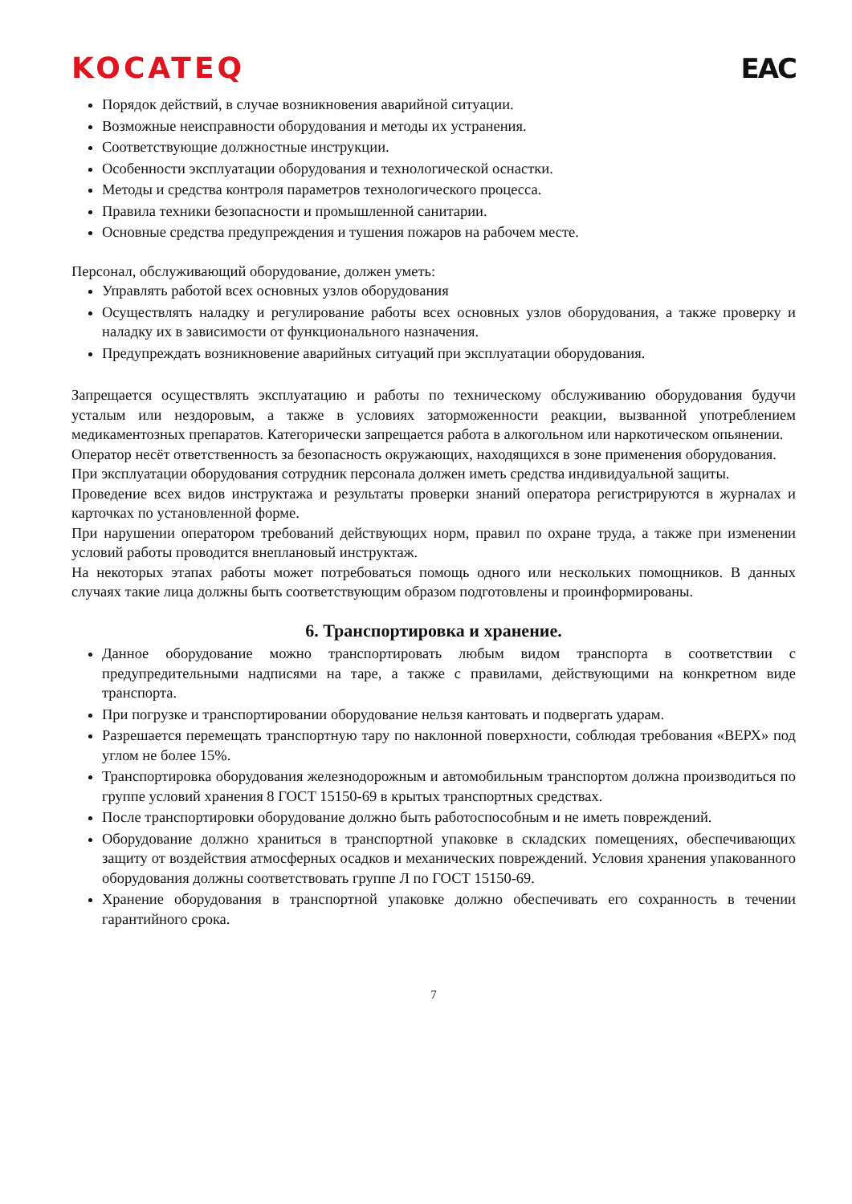KOCATEQ EAC
Порядок действий, в случае возникновения аварийной ситуации.
Возможные неисправности оборудования и методы их устранения.
Соответствующие должностные инструкции.
Особенности эксплуатации оборудования и технологической оснастки.
Методы и средства контроля параметров технологического процесса.
Правила техники безопасности и промышленной санитарии.
Основные средства предупреждения и тушения пожаров на рабочем месте.
Персонал, обслуживающий оборудование, должен уметь:
Управлять работой всех основных узлов оборудования
Осуществлять наладку и регулирование работы всех основных узлов оборудования, а также проверку и наладку их в зависимости от функционального назначения.
Предупреждать возникновение аварийных ситуаций при эксплуатации оборудования.
Запрещается осуществлять эксплуатацию и работы по техническому обслуживанию оборудования будучи усталым или нездоровым, а также в условиях заторможенности реакции, вызванной употреблением медикаментозных препаратов. Категорически запрещается работа в алкогольном или наркотическом опьянении.
Оператор несёт ответственность за безопасность окружающих, находящихся в зоне применения оборудования.
При эксплуатации оборудования сотрудник персонала должен иметь средства индивидуальной защиты.
Проведение всех видов инструктажа и результаты проверки знаний оператора регистрируются в журналах и карточках по установленной форме.
При нарушении оператором требований действующих норм, правил по охране труда, а также при изменении условий работы проводится внеплановый инструктаж.
На некоторых этапах работы может потребоваться помощь одного или нескольких помощников. В данных случаях такие лица должны быть соответствующим образом подготовлены и проинформированы.
6. Транспортировка и хранение.
Данное оборудование можно транспортировать любым видом транспорта в соответствии с предупредительными надписями на таре, а также с правилами, действующими на конкретном виде транспорта.
При погрузке и транспортировании оборудование нельзя кантовать и подвергать ударам.
Разрешается перемещать транспортную тару по наклонной поверхности, соблюдая требования «ВЕРХ» под углом не более 15%.
Транспортировка оборудования железнодорожным и автомобильным транспортом должна производиться по группе условий хранения 8 ГОСТ 15150-69 в крытых транспортных средствах.
После транспортировки оборудование должно быть работоспособным и не иметь повреждений.
Оборудование должно храниться в транспортной упаковке в складских помещениях, обеспечивающих защиту от воздействия атмосферных осадков и механических повреждений. Условия хранения упакованного оборудования должны соответствовать группе Л по ГОСТ 15150-69.
Хранение оборудования в транспортной упаковке должно обеспечивать его сохранность в течении гарантийного срока.
7